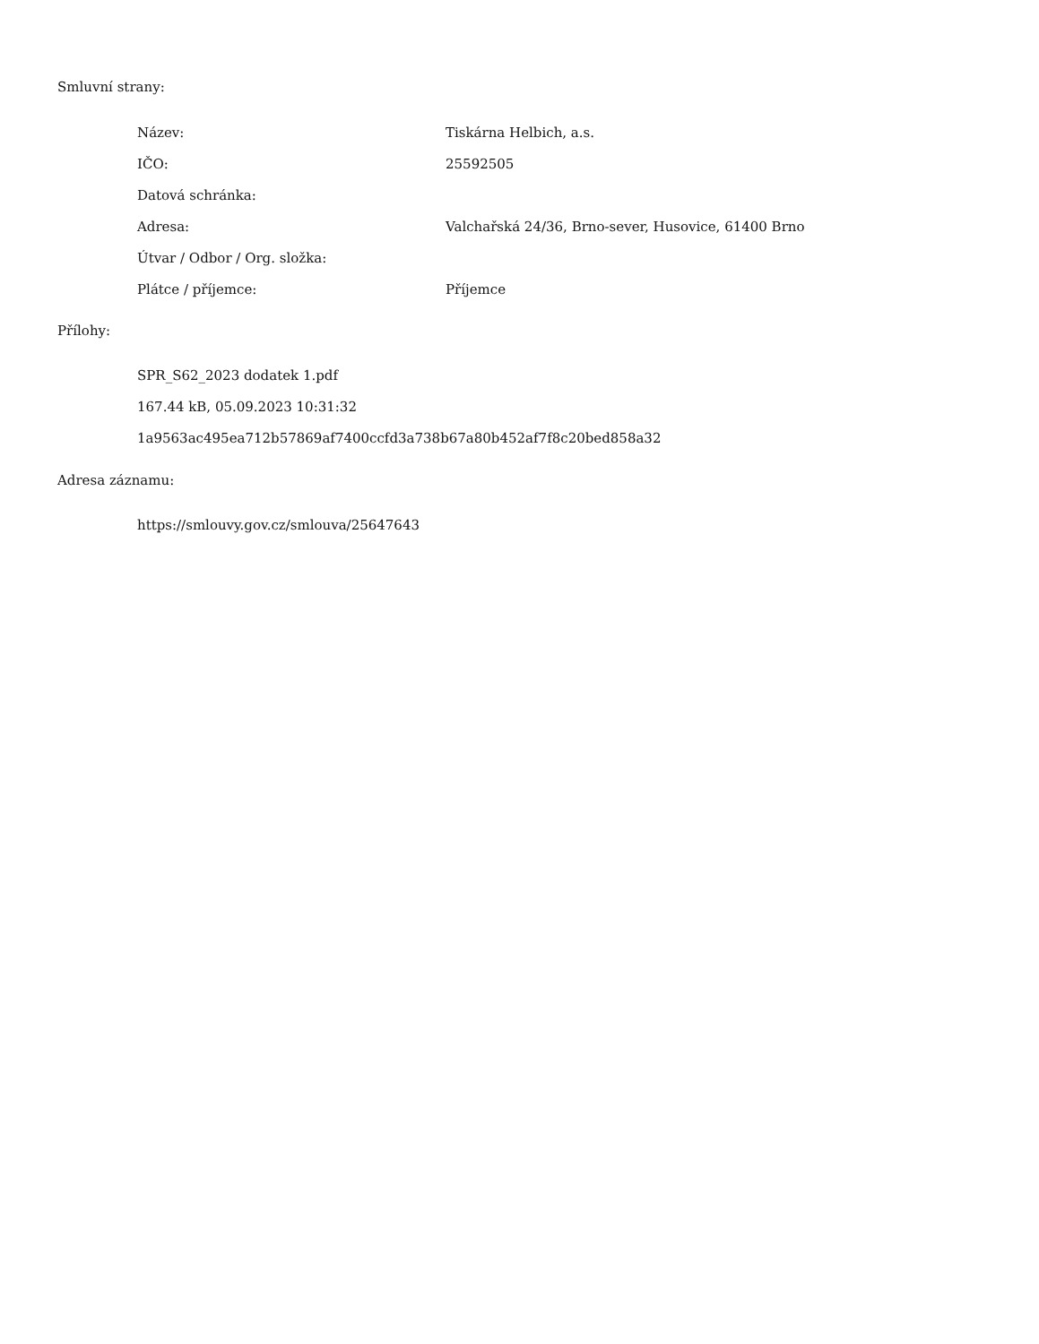Smluvní strany:
| Název: | Tiskárna Helbich, a.s. |
| IČO: | 25592505 |
| Datová schránka: | |
| Adresa: | Valchařská 24/36, Brno-sever, Husovice, 61400 Brno |
| Útvar / Odbor / Org. složka: | |
| Plátce / příjemce: | Příjemce |
Přílohy:
SPR_S62_2023 dodatek 1.pdf
167.44 kB, 05.09.2023 10:31:32
1a9563ac495ea712b57869af7400ccfd3a738b67a80b452af7f8c20bed858a32
Adresa záznamu:
https://smlouvy.gov.cz/smlouva/25647643